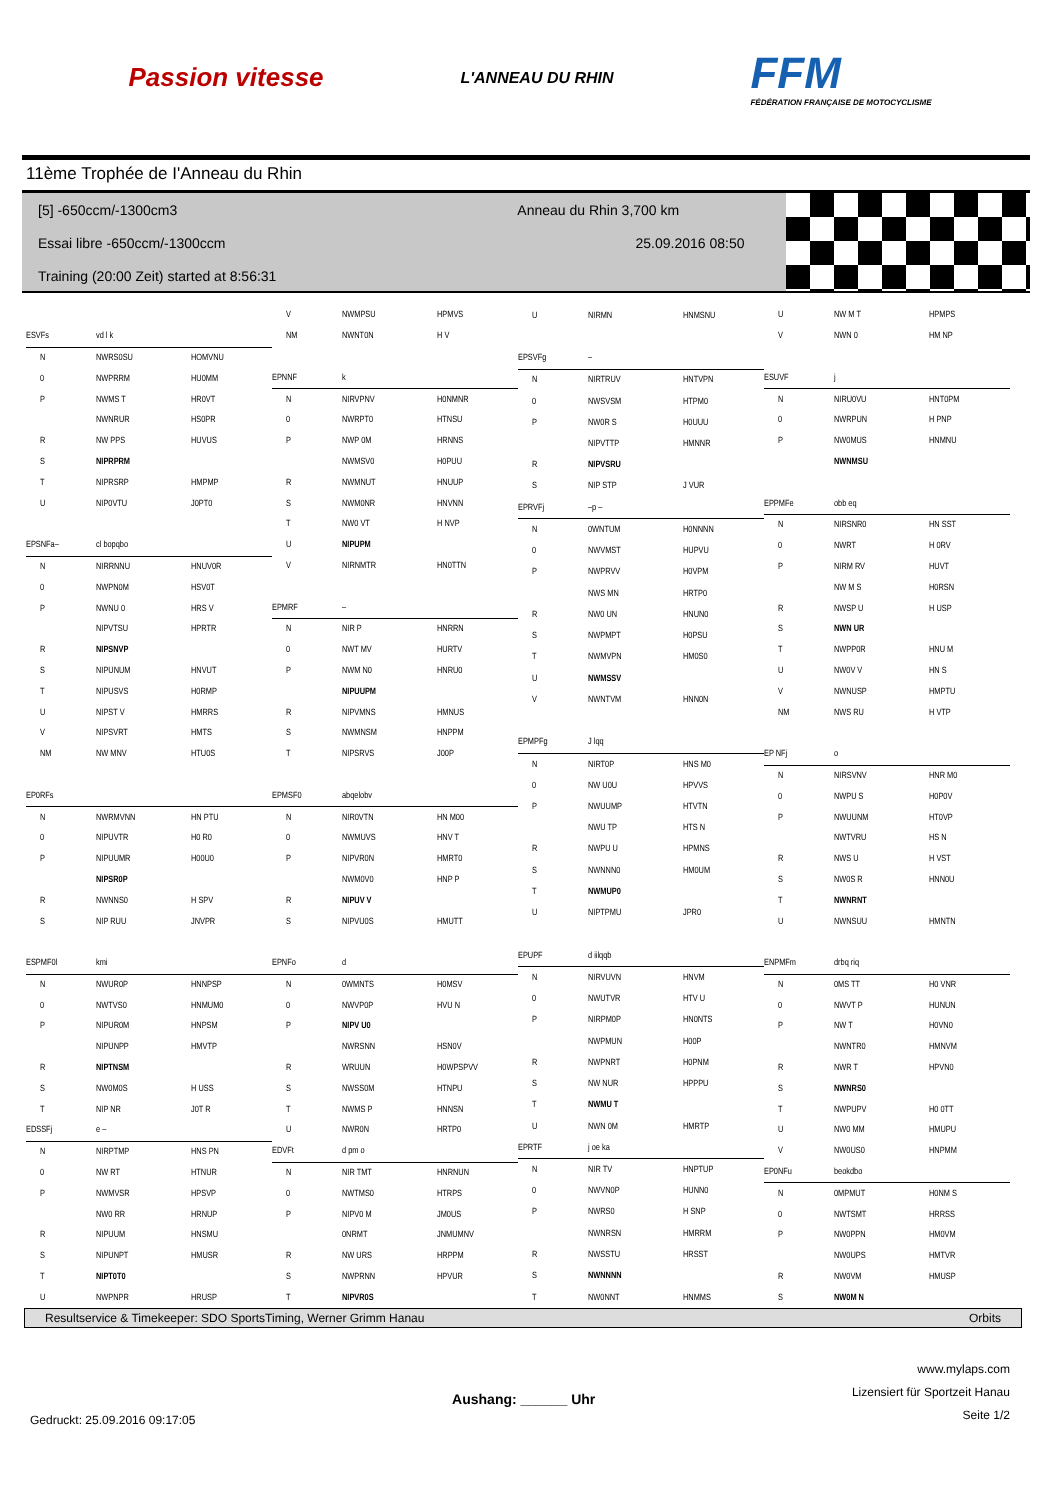Passion vitesse
L'ANNEAU DU RHIN
FFM
FÉDÉRATION FRANÇAISE DE MOTOCYCLISME
11ème Trophée de I'Anneau du Rhin
[5] -650ccm/-1300cm3 Anneau du Rhin 3,700 km
Essai libre -650ccm/-1300ccm 25.09.2016 08:50
Training (20:00 Zeit) started at 8:56:31
| ESVFs | vd l k | |
| N | NWRS0SU | HOMVNU |
| 0 | NWPRRM | HU0MM |
| P | NWMS T | HR0VT |
| | NWNRUR | HS0PR |
| R | NW PPS | HUVUS |
| S | NIPRPRM | |
| T | NIPRSRP | HMPMP |
| U | NIP0VTU | J0PT0 |
| EPSNFa– | cl bopqbo | |
| N | NIRRNNU | HNUV0R |
| 0 | NWPN0M | HSV0T |
| P | NWNU 0 | HRS V |
| | NIPVTSU | HPRTR |
| R | NIPSNVP | |
| S | NIPUNUM | HNVUT |
| T | NIPUSVS | H0RMP |
| U | NIPST V | HMRRS |
| V | NIPSVRT | HMTS |
| NM | NW MNV | HTU0S |
| EP0RFs | | |
| N | NWRMVNN | HN PTU |
| 0 | NIPUVTR | H0 R0 |
| P | NIPUUMR | H00U0 |
| | NIPSR0P | |
| R | NWNNS0 | H SPV |
| S | NIP RUU | JNVPR |
| ESPMF0l | kmi | |
| N | NWUR0P | HNNPSP |
| 0 | NWTVS0 | HNMUM0 |
| P | NIPUR0M | HNPSM |
| | NIPUNPP | HMVTP |
| R | NIPTNSM | |
| S | NW0M0S | H USS |
| T | NIP NR | J0T R |
| EDSSFj | e – | |
| N | NIRPTMP | HNS PN |
| 0 | NW RT | HTNUR |
| P | NWMVSR | HPSVP |
| | NW0 RR | HRNUP |
| R | NIPUUM | HNSMU |
| S | NIPUNPT | HMUSR |
| T | NIPT0T0 | |
| U | NWPNPR | HRUSP |
| V | NWMPSU | HPMVS |
| NM | NWNT0N | H V |
| EPNNF | k | |
| N | NIRVPNV | H0NMNR |
| 0 | NWRPT0 | HTNSU |
| P | NWP 0M | HRNNS |
| | NWMSV0 | H0PUU |
| R | NWMNUT | HNUUP |
| S | NWM0NR | HNVNN |
| T | NW0 VT | H NVP |
| U | NIPUPM | |
| V | NIRNMTR | HN0TTN |
| EPMRF | – | |
| N | NIR P | HNRRN |
| 0 | NWT MV | HURTV |
| P | NWM N0 | HNRU0 |
| | NIPUUPM | |
| R | NIPVMNS | HMNUS |
| S | NWMNSM | HNPPM |
| T | NIPSRVS | J00P |
| EPMSF0 | abqelobv | |
| N | NIR0VTN | HN M00 |
| 0 | NWMUVS | HNV T |
| P | NIPVR0N | HMRT0 |
| | NWM0V0 | HNP P |
| R | NIPUV V | |
| S | NIPVU0S | HMUTT |
| EPNFo | d | |
| N | 0WMNTS | H0MSV |
| 0 | NWVP0P | HVU N |
| P | NIPV U0 | |
| | NWRSNN | HSN0V |
| R | WRUUN | H0WPSPVV |
| S | NWSS0M | HTNPU |
| T | NWMS P | HNNSN |
| U | NWR0N | HRTP0 |
| EDVFt | d pm o | |
| N | NIR TMT | HNRNUN |
| 0 | NWTMS0 | HTRPS |
| P | NIPV0 M | JM0US |
| | 0NRMT | JNMUMNV |
| R | NW URS | HRPPM |
| S | NWPRNN | HPVUR |
| T | NIPVR0S | |
| U | NIRMN | HNMSNU |
| EPSVFg | – | |
| N | NIRTRUV | HNTVPN |
| 0 | NWSVSM | HTPM0 |
| P | NW0R S | H0UUU |
| | NIPVTTP | HMNNR |
| R | NIPVSRU | |
| S | NIP STP | J VUR |
| EPRVFj | –p – | |
| N | 0WNTUM | H0NNNN |
| 0 | NWVMST | HUPVU |
| P | NWPRVV | H0VPM |
| | NWS MN | HRTP0 |
| R | NW0 UN | HNUN0 |
| S | NWPMPT | H0PSU |
| T | NWMVPN | HM0S0 |
| U | NWMSSV | |
| V | NWNTVM | HNN0N |
| EPMPFg | J lqq | |
| N | NIRT0P | HNS M0 |
| 0 | NW U0U | HPVVS |
| P | NWUUMP | HTVTN |
| | NWU TP | HTS N |
| R | NWPU U | HPMNS |
| S | NWNNN0 | HM0UM |
| T | NWMUP0 | |
| U | NIPTPMU | JPR0 |
| EPUPF | d iilqqb | |
| N | NIRVUVN | HNVM |
| 0 | NWUTVR | HTV U |
| P | NIRPM0P | HN0NTS |
| | NWPMUN | H00P |
| R | NWPNRT | H0PNM |
| S | NW NUR | HPPPU |
| T | NWMU T | |
| U | NWN 0M | HMRTP |
| EPRTF | j oe ka | |
| N | NIR TV | HNPTUP |
| 0 | NWVN0P | HUNN0 |
| P | NWRS0 | H SNP |
| | NWNRSN | HMRRM |
| R | NWSSTU | HRSST |
| S | NWNNNN | |
| T | NW0NNT | HNMMS |
| U | NW M T | HPMPS |
| V | NWN 0 | HM NP |
| ESUVF | j | |
| N | NIRU0VU | HNT0PM |
| 0 | NWRPUN | H PNP |
| P | NW0MUS | HNMNU |
| | NWNMSU | |
| EPPMFe | obb eq | |
| N | NIRSNR0 | HN SST |
| 0 | NWRT | H 0RV |
| P | NIRM RV | HUVT |
| | NW M S | H0RSN |
| R | NWSP U | H USP |
| S | NWN UR | |
| T | NWPP0R | HNU M |
| U | NW0V V | HN S |
| V | NWNUSP | HMPTU |
| NM | NWS RU | H VTP |
| EP NFj | o | |
| N | NIRSVNV | HNR M0 |
| 0 | NWPU S | H0P0V |
| P | NWUUNM | HT0VP |
| | NWTVRU | HS N |
| R | NWS U | H VST |
| S | NW0S R | HNN0U |
| T | NWNRNT | |
| U | NWNSUU | HMNTN |
| ENPMFm | drbq riq | |
| N | 0MS TT | H0 VNR |
| 0 | NWVT P | HUNUN |
| P | NW T | H0VN0 |
| | NWNTR0 | HMNVM |
| R | NWR T | HPVN0 |
| S | NWNRS0 | |
| T | NWPUPV | H0 0TT |
| U | NW0 MM | HMUPU |
| V | NW0US0 | HNPMM |
| EP0NFu | beokdbo | |
| N | 0MPMUT | H0NM S |
| 0 | NWTSMT | HRRSS |
| P | NW0PPN | HM0VM |
| | NW0UPS | HMTVR |
| R | NW0VM | HMUSP |
| S | NW0M N | |
Resultservice & Timekeeper: SDO SportsTiming, Werner Grimm Hanau Orbits
Gedruckt: 25.09.2016 09:17:05 Aushang: ______ Uhr www.mylaps.com
Lizensiert für Sportzeit Hanau
Seite 1/2